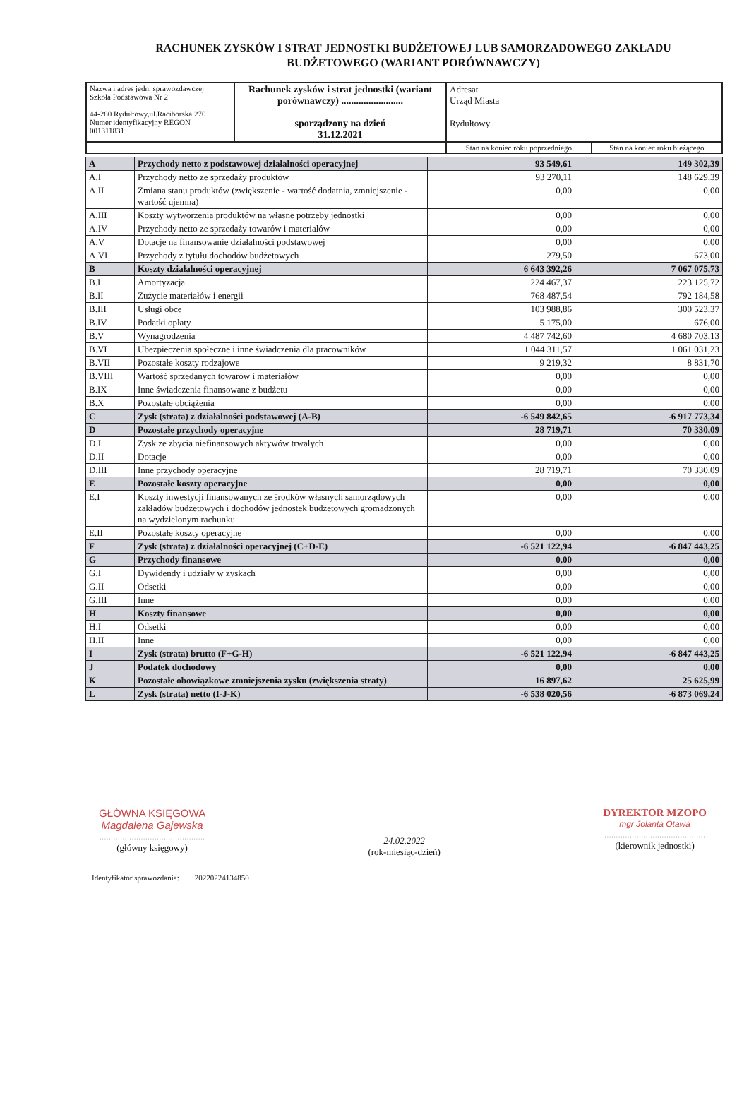RACHUNEK ZYSKÓW I STRAT JEDNOSTKI BUDŻETOWEJ LUB SAMORZADOWEGO ZAKŁADU BUDŻETOWEGO (WARIANT PORÓWNAWCZY)
| Nazwa i adres jedn. sprawozdawczej Szkoła Podstawowa Nr 2 44-280 Rydułtowy,ul.Raciborska 270 Numer identyfikacyjny REGON 001311831 | Rachunek zysków i strat jednostki (wariant porównawczy) ......................... sporządzony na dzień 31.12.2021 | Adresat Urząd Miasta Rydułtowy | |
| | | Stan na koniec roku poprzedniego | Stan na koniec roku bieżącego |
| A | Przychody netto z podstawowej działalności operacyjnej | 93 549,61 | 149 302,39 |
| A.I | Przychody netto ze sprzedaży produktów | 93 270,11 | 148 629,39 |
| A.II | Zmiana stanu produktów (zwiększenie - wartość dodatnia, zmniejszenie - wartość ujemna) | 0,00 | 0,00 |
| A.III | Koszty wytworzenia produktów na własne potrzeby jednostki | 0,00 | 0,00 |
| A.IV | Przychody netto ze sprzedaży towarów i materiałów | 0,00 | 0,00 |
| A.V | Dotacje na finansowanie działalności podstawowej | 0,00 | 0,00 |
| A.VI | Przychody z tytułu dochodów budżetowych | 279,50 | 673,00 |
| B | Koszty działalności operacyjnej | 6 643 392,26 | 7 067 075,73 |
| B.I | Amortyzacja | 224 467,37 | 223 125,72 |
| B.II | Zużycie materiałów i energii | 768 487,54 | 792 184,58 |
| B.III | Usługi obce | 103 988,86 | 300 523,37 |
| B.IV | Podatki opłaty | 5 175,00 | 676,00 |
| B.V | Wynagrodzenia | 4 487 742,60 | 4 680 703,13 |
| B.VI | Ubezpieczenia społeczne i inne świadczenia dla pracowników | 1 044 311,57 | 1 061 031,23 |
| B.VII | Pozostałe koszty rodzajowe | 9 219,32 | 8 831,70 |
| B.VIII | Wartość sprzedanych towarów i materiałów | 0,00 | 0,00 |
| B.IX | Inne świadczenia finansowane z budżetu | 0,00 | 0,00 |
| B.X | Pozostałe obciążenia | 0,00 | 0,00 |
| C | Zysk (strata) z działalności podstawowej (A-B) | -6 549 842,65 | -6 917 773,34 |
| D | Pozostałe przychody operacyjne | 28 719,71 | 70 330,09 |
| D.I | Zysk ze zbycia niefinansowych aktywów trwałych | 0,00 | 0,00 |
| D.II | Dotacje | 0,00 | 0,00 |
| D.III | Inne przychody operacyjne | 28 719,71 | 70 330,09 |
| E | Pozostałe koszty operacyjne | 0,00 | 0,00 |
| E.I | Koszty inwestycji finansowanych ze środków własnych samorządowych zakładów budżetowych i dochodów jednostek budżetowych gromadzonych na wydzielonym rachunku | 0,00 | 0,00 |
| E.II | Pozostałe koszty operacyjne | 0,00 | 0,00 |
| F | Zysk (strata) z działalności operacyjnej (C+D-E) | -6 521 122,94 | -6 847 443,25 |
| G | Przychody finansowe | 0,00 | 0,00 |
| G.I | Dywidendy i udziały w zyskach | 0,00 | 0,00 |
| G.II | Odsetki | 0,00 | 0,00 |
| G.III | Inne | 0,00 | 0,00 |
| H | Koszty finansowe | 0,00 | 0,00 |
| H.I | Odsetki | 0,00 | 0,00 |
| H.II | Inne | 0,00 | 0,00 |
| I | Zysk (strata) brutto (F+G-H) | -6 521 122,94 | -6 847 443,25 |
| J | Podatek dochodowy | 0,00 | 0,00 |
| K | Pozostałe obowiązkowe zmniejszenia zysku (zwiększenia straty) | 16 897,62 | 25 625,99 |
| L | Zysk (strata) netto (I-J-K) | -6 538 020,56 | -6 873 069,24 |
GŁÓWNA KSIĘGOWA
Magdalena Gajewska
..............................................
(główny księgowy)
24.02.2022
(rok-miesiąc-dzień)
DYREKTOR MZOPO
mgr Jolanta Otawa
............................................
(kierownik jednostki)
Identyfikator sprawozdania: 20220224134850